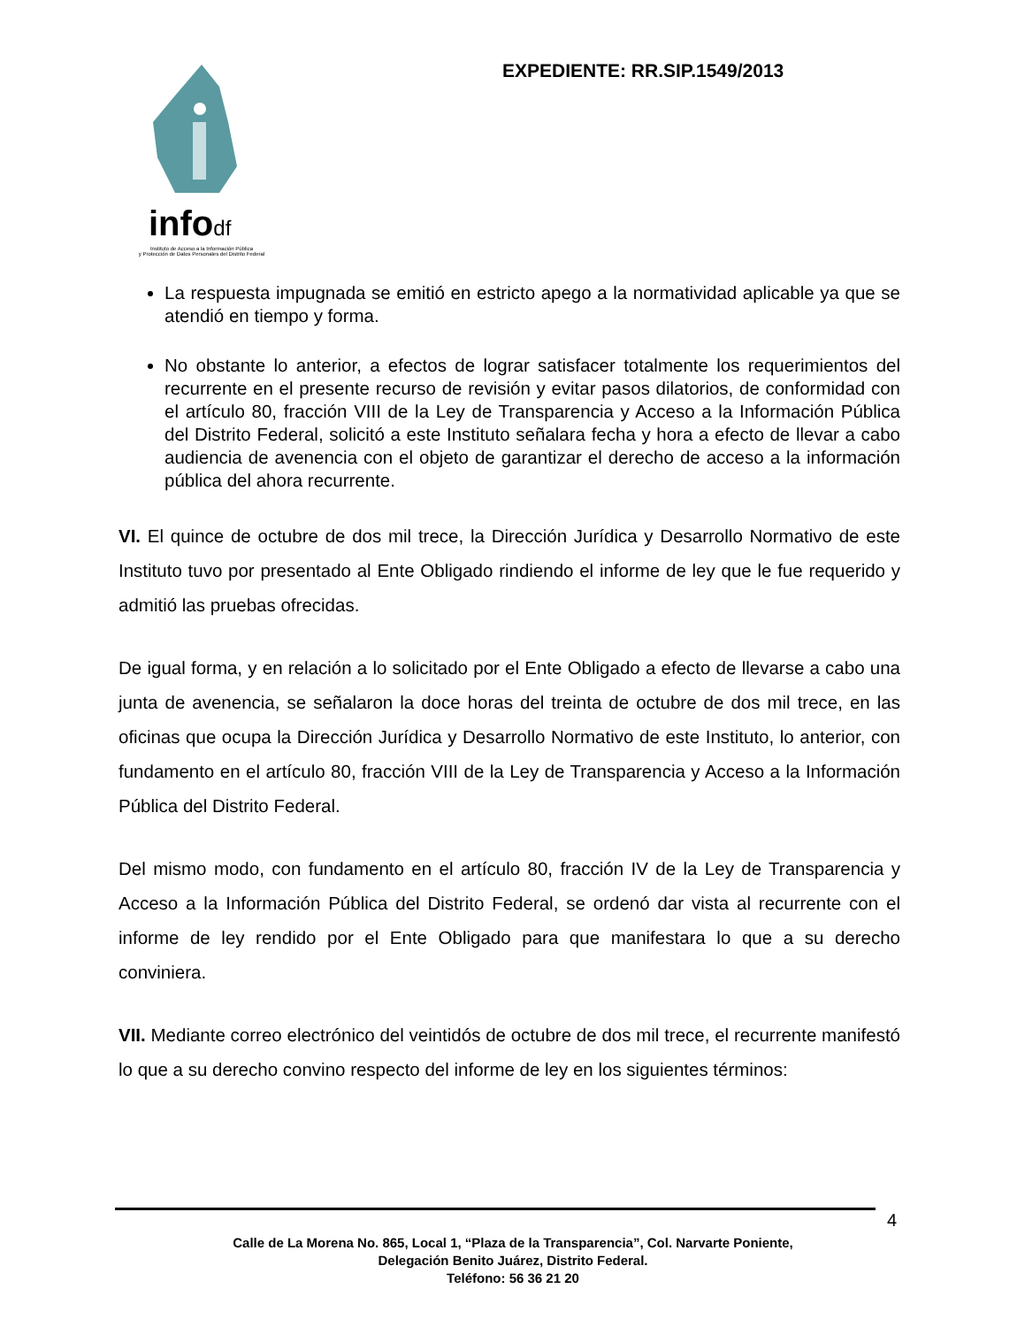infodf
Instituto de Acceso a la Información Pública
y Protección de Datos Personales del Distrito Federal
EXPEDIENTE: RR.SIP.1549/2013
La respuesta impugnada se emitió en estricto apego a la normatividad aplicable ya que se atendió en tiempo y forma.
No obstante lo anterior, a efectos de lograr satisfacer totalmente los requerimientos del recurrente en el presente recurso de revisión y evitar pasos dilatorios, de conformidad con el artículo 80, fracción VIII de la Ley de Transparencia y Acceso a la Información Pública del Distrito Federal, solicitó a este Instituto señalara fecha y hora a efecto de llevar a cabo audiencia de avenencia con el objeto de garantizar el derecho de acceso a la información pública del ahora recurrente.
VI. El quince de octubre de dos mil trece, la Dirección Jurídica y Desarrollo Normativo de este Instituto tuvo por presentado al Ente Obligado rindiendo el informe de ley que le fue requerido y admitió las pruebas ofrecidas.
De igual forma, y en relación a lo solicitado por el Ente Obligado a efecto de llevarse a cabo una junta de avenencia, se señalaron la doce horas del treinta de octubre de dos mil trece, en las oficinas que ocupa la Dirección Jurídica y Desarrollo Normativo de este Instituto, lo anterior, con fundamento en el artículo 80, fracción VIII de la Ley de Transparencia y Acceso a la Información Pública del Distrito Federal.
Del mismo modo, con fundamento en el artículo 80, fracción IV de la Ley de Transparencia y Acceso a la Información Pública del Distrito Federal, se ordenó dar vista al recurrente con el informe de ley rendido por el Ente Obligado para que manifestara lo que a su derecho conviniera.
VII. Mediante correo electrónico del veintidós de octubre de dos mil trece, el recurrente manifestó lo que a su derecho convino respecto del informe de ley en los siguientes términos:
4
Calle de La Morena No. 865, Local 1, “Plaza de la Transparencia”, Col. Narvarte Poniente,
Delegación Benito Juárez, Distrito Federal.
Teléfono: 56 36 21 20